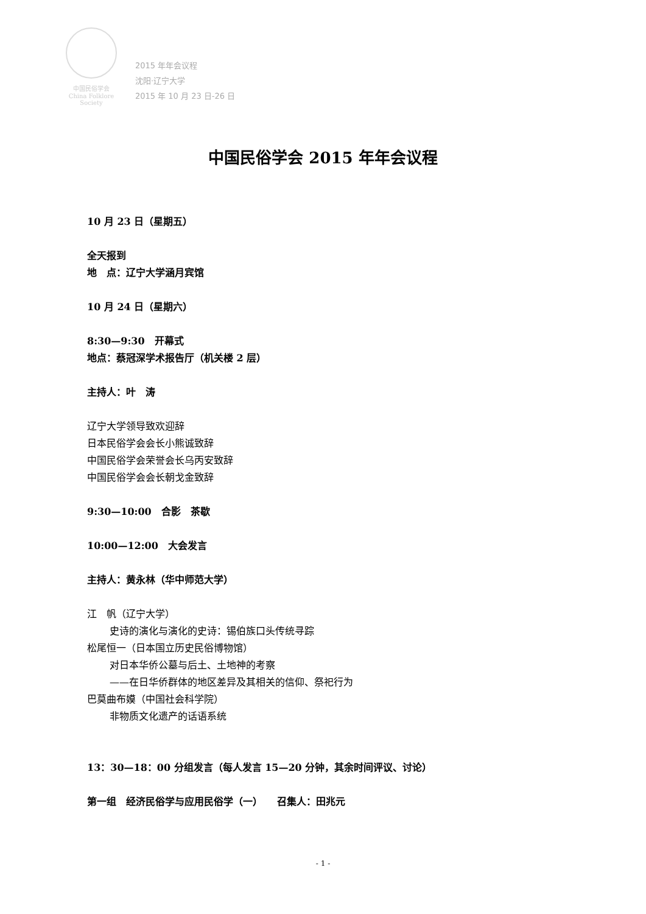中国民俗学会
China Folklore Society
2015 年年会议程
沈阳·辽宁大学
2015 年 10 月 23 日-26 日
中国民俗学会 2015 年年会议程
10 月 23 日（星期五）
全天报到
地　点：辽宁大学涵月宾馆
10 月 24 日（星期六）
8:30—9:30　开幕式
地点：蔡冠深学术报告厅（机关楼 2 层）
主持人：叶　涛
辽宁大学领导致欢迎辞
日本民俗学会会长小熊诚致辞
中国民俗学会荣誉会长乌丙安致辞
中国民俗学会会长朝戈金致辞
9:30—10:00　合影　茶歇
10:00—12:00　大会发言
主持人：黄永林（华中师范大学）
江　帆（辽宁大学）
史诗的演化与演化的史诗：锡伯族口头传统寻踪
松尾恒一（日本国立历史民俗博物馆）
对日本华侨公墓与后土、土地神的考察
——在日华侨群体的地区差异及其相关的信仰、祭祀行为
巴莫曲布嫫（中国社会科学院）
非物质文化遗产的话语系统
13：30—18：00 分组发言（每人发言 15—20 分钟，其余时间评议、讨论）
第一组　经济民俗学与应用民俗学（一）　　召集人：田兆元
- 1 -